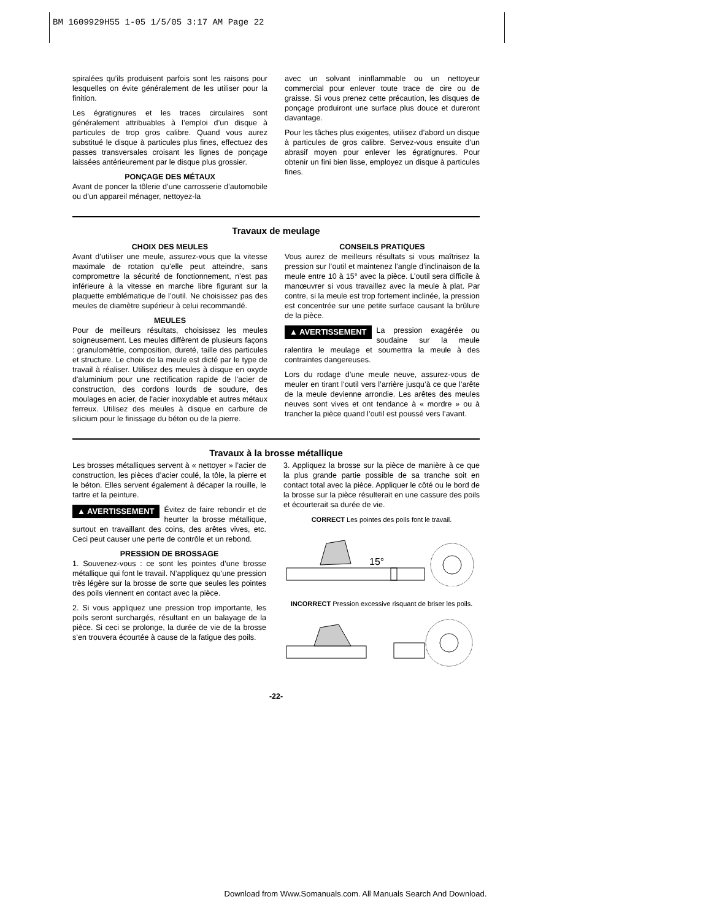BM 1609929H55 1-05 1/5/05 3:17 AM Page 22
spiralées qu’ils produisent parfois sont les raisons pour lesquelles on évite généralement de les utiliser pour la finition.
Les égratignures et les traces circulaires sont généralement attribuables à l’emploi d’un disque à particules de trop gros calibre. Quand vous aurez substitué le disque à particules plus fines, effectuez des passes transversales croisant les lignes de ponçage laissées antérieurement par le disque plus grossier.
PONÇAGE DES MÉTAUX
Avant de poncer la tôlerie d’une carrosserie d’automobile ou d’un appareil ménager, nettoyez-la
avec un solvant ininflammable ou un nettoyeur commercial pour enlever toute trace de cire ou de graisse. Si vous prenez cette précaution, les disques de ponçage produiront une surface plus douce et dureront davantage.
Pour les tâches plus exigentes, utilisez d’abord un disque à particules de gros calibre. Servez-vous ensuite d’un abrasif moyen pour enlever les égratignures. Pour obtenir un fini bien lisse, employez un disque à particules fines.
Travaux de meulage
CHOIX DES MEULES
Avant d’utiliser une meule, assurez-vous que la vitesse maximale de rotation qu’elle peut atteindre, sans compromettre la sécurité de fonctionnement, n’est pas inférieure à la vitesse en marche libre figurant sur la plaquette emblématique de l’outil. Ne choisissez pas des meules de diamètre supérieur à celui recommandé.
MEULES
Pour de meilleurs résultats, choisissez les meules soigneusement. Les meules diffèrent de plusieurs façons : granulométrie, composition, dureté, taille des particules et structure. Le choix de la meule est dicté par le type de travail à réaliser. Utilisez des meules à disque en oxyde d'aluminium pour une rectification rapide de l'acier de construction, des cordons lourds de soudure, des moulages en acier, de l'acier inoxydable et autres métaux ferreux. Utilisez des meules à disque en carbure de silicium pour le finissage du béton ou de la pierre.
CONSEILS PRATIQUES
Vous aurez de meilleurs résultats si vous maîtrisez la pression sur l’outil et maintenez l’angle d’inclinaison de la meule entre 10 à 15° avec la pièce. L’outil sera difficile à manœuvrer si vous travaillez avec la meule à plat. Par contre, si la meule est trop fortement inclinée, la pression est concentrée sur une petite surface causant la brûlure de la pièce.
▲ AVERTISSEMENT La pression exagérée ou soudaine sur la meule ralentira le meulage et soumettra la meule à des contraintes dangereuses.
Lors du rodage d’une meule neuve, assurez-vous de meuler en tirant l’outil vers l’arrière jusqu’à ce que l’arête de la meule devienne arrondie. Les arêtes des meules neuves sont vives et ont tendance à « mordre » ou à trancher la pièce quand l’outil est poussé vers l’avant.
Travaux à la brosse métallique
Les brosses métalliques servent à « nettoyer » l’acier de construction, les pièces d’acier coulé, la tôle, la pierre et le béton. Elles servent également à décaper la rouille, le tartre et la peinture.
▲ AVERTISSEMENT Évitez de faire rebondir et de heurter la brosse métallique, surtout en travaillant des coins, des arêtes vives, etc. Ceci peut causer une perte de contrôle et un rebond.
PRESSION DE BROSSAGE
1. Souvenez-vous : ce sont les pointes d’une brosse métallique qui font le travail. N’appliquez qu’une pression très légère sur la brosse de sorte que seules les pointes des poils viennent en contact avec la pièce.
2. Si vous appliquez une pression trop importante, les poils seront surchargés, résultant en un balayage de la pièce. Si ceci se prolonge, la durée de vie de la brosse s’en trouvera écourtée à cause de la fatigue des poils.
3. Appliquez la brosse sur la pièce de manière à ce que la plus grande partie possible de sa tranche soit en contact total avec la pièce. Appliquer le côté ou le bord de la brosse sur la pièce résulterait en une cassure des poils et écourterait sa durée de vie.
CORRECT Les pointes des poils font le travail.
15°
INCORRECT Pression excessive risquant de briser les poils.
-22-
Download from Www.Somanuals.com. All Manuals Search And Download.